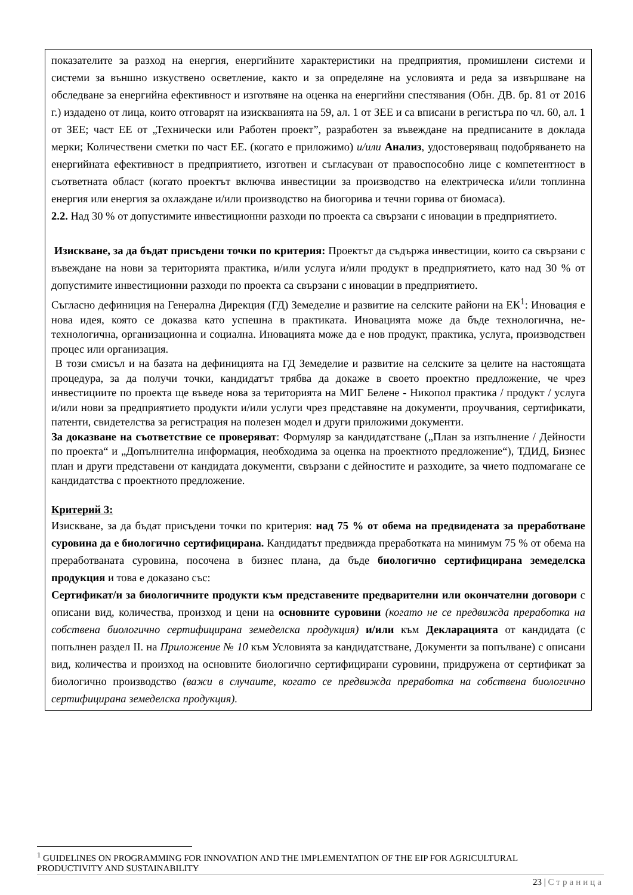| показателите за разход на енергия, енергийните характеристики на предприятия, промишлени системи и системи за външно изкуствено осветление, както и за определяне на условията и реда за извършване на обследване за енергийна ефективност и изготвяне на оценка на енергийни спестявания (Обн. ДВ. бр. 81 от 2016 г.) издадено от лица, които отговарят на изискванията на 59, ал. 1 от ЗЕЕ и са вписани в регистъра по чл. 60, ал. 1 от ЗЕЕ; част ЕЕ от „Технически или Работен проект”, разработен за въвеждане на предписаните в доклада мерки; Количествени сметки по част ЕЕ. (когато е приложимо) и/или Анализ , удостоверяващ подобряването на енергийната ефективност в предприятието, изготвен и съгласуван от правоспособно лице с компетентност в съответната област (когато проектът включва инвестиции за производство на електрическа и/или топлинна енергия или енергия за охлаждане и/или производство на биогорива и течни горива от биомаса). 2.2. Над 30 % от допустимите инвестиционни разходи по проекта са свързани с иновации в предприятието. Изискване, за да бъдат присъдени точки по критерия: Проектът да съдържа инвестиции, които са свързани с въвеждане на нови за територията практика, и/или услуга и/или продукт в предприятието, като над 30 % от допустимите инвестиционни разходи по проекта са свързани с иновации в предприятието. Съгласно дефиниция на Генерална Дирекция (ГД) Земеделие и развитие на селските райони на ЕК<sup>1</sup>: Иновация е нова идея, която се доказва като успешна в практиката. Иновацията може да бъде технологична, не-технологична, организационна и социална. Иновацията може да е нов продукт, практика, услуга, производствен процес или организация. В този смисъл и на базата на дефиницията на ГД Земеделие и развитие на селските за целите на настоящата процедура, за да получи точки, кандидатът трябва да докаже в своето проектно предложение, че чрез инвестициите по проекта ще въведе нова за територията на МИГ Белене - Никопол практика / продукт / услуга и/или нови за предприятието продукти и/или услуги чрез представяне на документи, проучвания, сертификати, патенти, свидетелства за регистрация на полезен модел и други приложими документи. За доказване на съответствие се проверяват : Формуляр за кандидатстване („План за изпълнение / Дейности по проекта“ и „Допълнителна информация, необходима за оценка на проектното предложение“), ТДИД, Бизнес план и други представени от кандидата документи, свързани с дейностите и разходите, за чието подпомагане се кандидатства с проектното предложение. Критерий 3: Изискване, за да бъдат присъдени точки по критерия: над 75 % от обема на предвидената за преработване суровина да е биологично сертифицирана. Кандидатът предвижда преработката на минимум 75 % от обема на преработваната суровина, посочена в бизнес плана, да бъде биологично сертифицирана земеделска продукция и това е доказано със: Сертификат/и за биологичните продукти към представените предварителни или окончателни договори с описани вид, количества, произход и цени на основните суровини (когато не се предвижда преработка на собствена биологично сертифицирана земеделска продукция) и/или към Декларацията от кандидата (с попълнен раздел II. на Приложение № 10 към Условията за кандидатстване, Документи за попълване) с описани вид, количества и произход на основните биологично сертифицирани суровини, придружена от сертификат за биологично производство (важи в случаите, когато се предвижда преработка на собствена биологично сертифицирана земеделска продукция). |
<sup>1</sup> GUIDELINES ON PROGRAMMING FOR INNOVATION AND THE IMPLEMENTATION OF THE EIP FOR AGRICULTURAL PRODUCTIVITY AND SUSTAINABILITY
23 | Страница